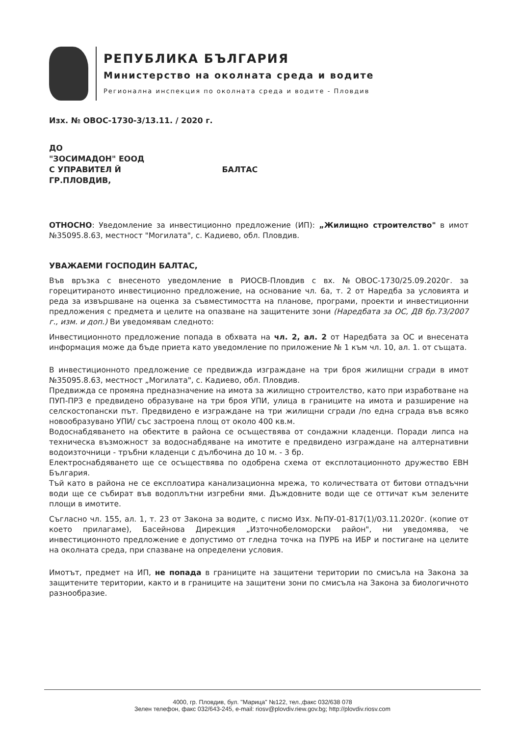РЕПУБЛИКА БЪЛГАРИЯ
Министерство на околната среда и водите
Регионална инспекция по околната среда и водите - Пловдив
Изх. № ОВОС-1730-3/13.11. / 2020 г.
ДО
"ЗОСИМАДОН" ЕООД
С УПРАВИТЕЛ Й БАЛТАС
ГР.ПЛОВДИВ,
ОТНОСНО: Уведомление за инвестиционно предложение (ИП): „Жилищно строителство" в имот №35095.8.63, местност "Могилата", с. Кадиево, обл. Пловдив.
УВАЖАЕМИ ГОСПОДИН БАЛТАС,
Във връзка с внесеното уведомление в РИОСВ-Пловдив с вх. №ОВОС-1730/25.09.2020г. за горецитираното инвестиционно предложение, на основание чл. 6а, т. 2 от Наредба за условията и реда за извършване на оценка за съвместимостта на планове, програми, проекти и инвестиционни предложения с предмета и целите на опазване на защитените зони (Наредбата за ОС, ДВ бр.73/2007 г., изм. и доп.) Ви уведомявам следното:
Инвестиционното предложение попада в обхвата на чл. 2, ал. 2 от Наредбата за ОС и внесената информация може да бъде приета като уведомление по приложение № 1 към чл. 10, ал. 1. от същата.
В инвестиционното предложение се предвижда изграждане на три броя жилищни сгради в имот №35095.8.63, местност „Могилата", с. Кадиево, обл. Пловдив.
Предвижда се промяна предназначение на имота за жилищно строителство, като при изработване на ПУП-ПРЗ е предвидено образуване на три броя УПИ, улица в границите на имота и разширение на селскостопански път. Предвидено е изграждане на три жилищни сгради /по една сграда във всяко новообразувано УПИ/ със застроена площ от около 400 кв.м.
Водоснабдяването на обектите в района се осъществява от сондажни кладенци. Поради липса на техническа възможност за водоснабдяване на имотите е предвидено изграждане на алтернативни водоизточници - тръбни кладенци с дълбочина до 10 м. - 3 бр.
Електроснабдяването ще се осъществява по одобрена схема от експлотационното дружество ЕВН България.
Тъй като в района не се експлоатира канализационна мрежа, то количествата от битови отпадъчни води ще се събират във водоплътни изгребни ями. Дъждовните води ще се оттичат към зелените площи в имотите.
Съгласно чл. 155, ал. 1, т. 23 от Закона за водите, с писмо Изх. №ПУ-01-817(1)/03.11.2020г. (копие от което прилагаме), Басейнова Дирекция „Източнобеломорски район", ни уведомява, че инвестиционното предложение е допустимо от гледна точка на ПУРБ на ИБР и постигане на целите на околната среда, при спазване на определени условия.
Имотът, предмет на ИП, не попада в границите на защитени територии по смисъла на Закона за защитените територии, както и в границите на защитени зони по смисъла на Закона за биологичното разнообразие.
4000, гр. Пловдив, бул. "Марица" №122, тел.,факс 032/638 078
Зелен телефон, факс 032/643-245, e-mail: riosv@plovdiv.riew.gov.bg; http://plovdiv.riosv.com